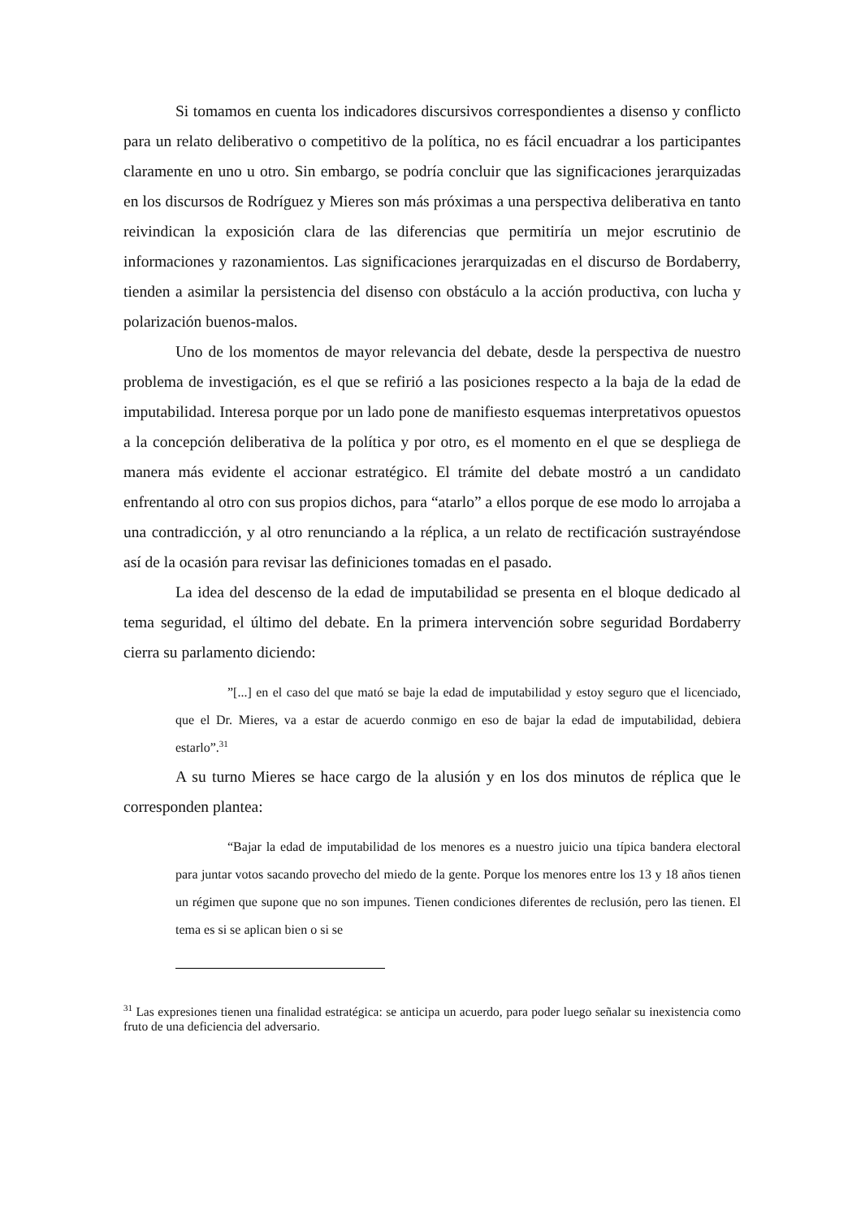Si tomamos en cuenta los indicadores discursivos correspondientes a disenso y conflicto para un relato deliberativo o competitivo de la política, no es fácil encuadrar a los participantes claramente en uno u otro. Sin embargo, se podría concluir que las significaciones jerarquizadas en los discursos de Rodríguez y Mieres son más próximas a una perspectiva deliberativa en tanto reivindican la exposición clara de las diferencias que permitiría un mejor escrutinio de informaciones y razonamientos. Las significaciones jerarquizadas en el discurso de Bordaberry, tienden a asimilar la persistencia del disenso con obstáculo a la acción productiva, con lucha y polarización buenos-malos.
Uno de los momentos de mayor relevancia del debate, desde la perspectiva de nuestro problema de investigación, es el que se refirió a las posiciones respecto a la baja de la edad de imputabilidad. Interesa porque por un lado pone de manifiesto esquemas interpretativos opuestos a la concepción deliberativa de la política y por otro, es el momento en el que se despliega de manera más evidente el accionar estratégico. El trámite del debate mostró a un candidato enfrentando al otro con sus propios dichos, para “atarlo” a ellos porque de ese modo lo arrojaba a una contradicción, y al otro renunciando a la réplica, a un relato de rectificación sustrayéndose así de la ocasión para revisar las definiciones tomadas en el pasado.
La idea del descenso de la edad de imputabilidad se presenta en el bloque dedicado al tema seguridad, el último del debate. En la primera intervención sobre seguridad Bordaberry cierra su parlamento diciendo:
”[...] en el caso del que mató se baje la edad de imputabilidad y estoy seguro que el licenciado, que el Dr. Mieres, va a estar de acuerdo conmigo en eso de bajar la edad de imputabilidad, debiera estarlo”.<sup>31</sup>
A su turno Mieres se hace cargo de la alusión y en los dos minutos de réplica que le corresponden plantea:
“Bajar la edad de imputabilidad de los menores es a nuestro juicio una típica bandera electoral para juntar votos sacando provecho del miedo de la gente. Porque los menores entre los 13 y 18 años tienen un régimen que supone que no son impunes. Tienen condiciones diferentes de reclusión, pero las tienen. El tema es si se aplican bien o si se
<sup>31</sup> Las expresiones tienen una finalidad estratégica: se anticipa un acuerdo, para poder luego señalar su inexistencia como fruto de una deficiencia del adversario.